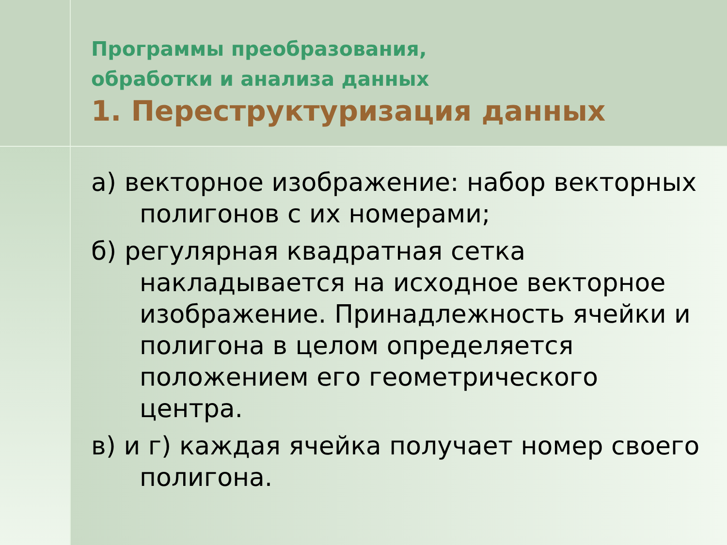Программы преобразования,
обработки и анализа данных
1. Переструктуризация данных
а) векторное изображение: набор векторных полигонов с их номерами;
б) регулярная квадратная сетка накладывается на исходное векторное изображение. Принадлежность ячейки и полигона в целом определяется положением его геометрического центра.
в) и г) каждая ячейка получает номер своего полигона.